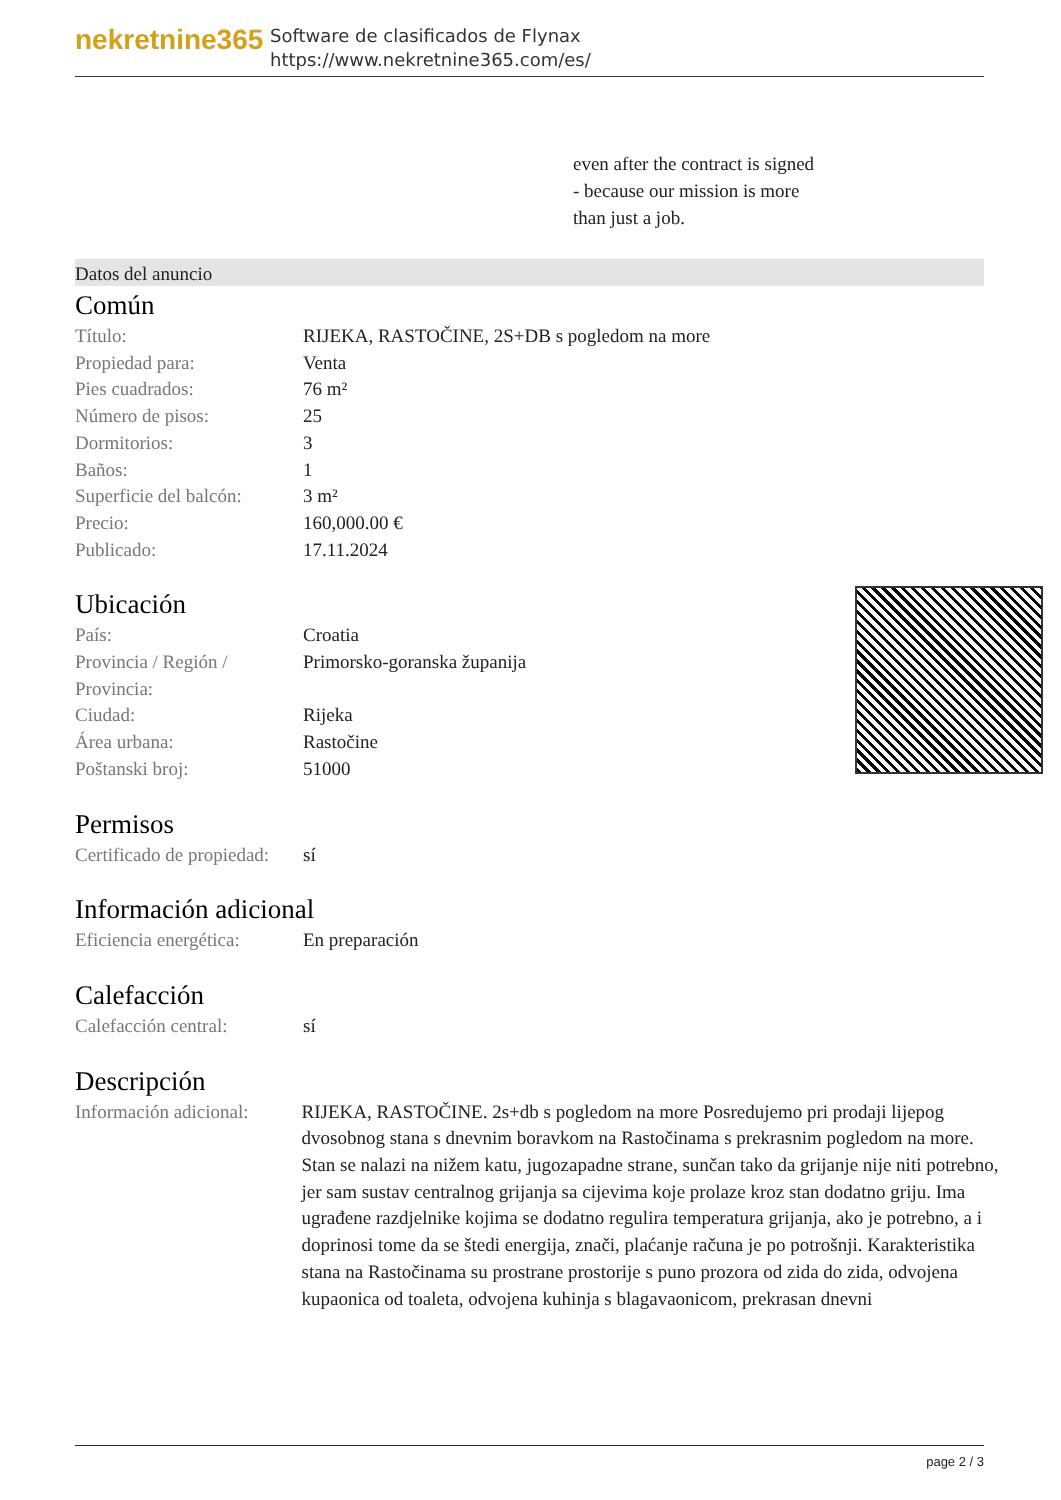nekretnine365
Software de clasificados de Flynax
https://www.nekretnine365.com/es/
even after the contract is signed
- because our mission is more
than just a job.
Datos del anuncio
Común
| Título: | RIJEKA, RASTOČINE, 2S+DB s pogledom na more |
| Propiedad para: | Venta |
| Pies cuadrados: | 76 m² |
| Número de pisos: | 25 |
| Dormitorios: | 3 |
| Baños: | 1 |
| Superficie del balcón: | 3 m² |
| Precio: | 160,000.00 € |
| Publicado: | 17.11.2024 |
Ubicación
| País: | Croatia |
| Provincia / Región / Provincia: | Primorsko-goranska županija |
| Ciudad: | Rijeka |
| Área urbana: | Rastočine |
| Poštanski broj: | 51000 |
Permisos
| Certificado de propiedad: | sí |
Información adicional
| Eficiencia energética: | En preparación |
Calefacción
| Calefacción central: | sí |
Descripción
| Información adicional: | RIJEKA, RASTOČINE. 2s+db s pogledom na more Posredujemo pri prodaji lijepog dvosobnog stana s dnevnim boravkom na Rastočinama s prekrasnim pogledom na more. Stan se nalazi na nižem katu, jugozapadne strane, sunčan tako da grijanje nije niti potrebno, jer sam sustav centralnog grijanja sa cijevima koje prolaze kroz stan dodatno griju. Ima ugrađene razdjelnike kojima se dodatno regulira temperatura grijanja, ako je potrebno, a i doprinosi tome da se štedi energija, znači, plaćanje računa je po potrošnji. Karakteristika stana na Rastočinama su prostrane prostorije s puno prozora od zida do zida, odvojena kupaonica od toaleta, odvojena kuhinja s blagavaonicom, prekrasan dnevni |
page 2 / 3